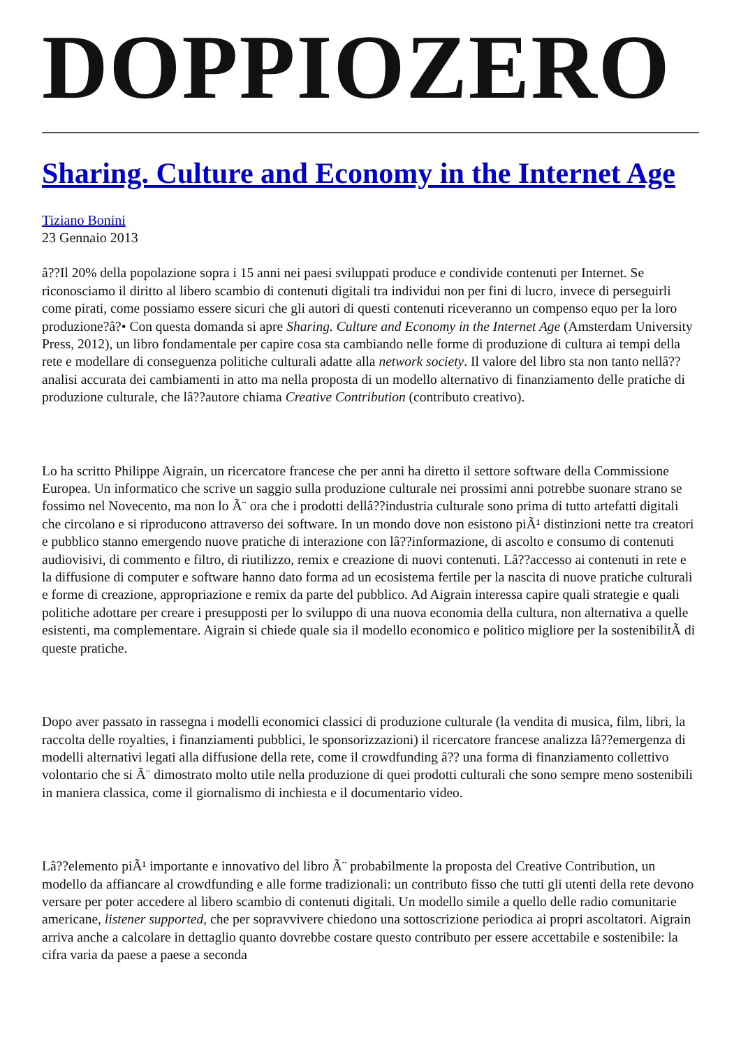DOPPIOZERO
Sharing. Culture and Economy in the Internet Age
Tiziano Bonini
23 Gennaio 2013
â??Il 20% della popolazione sopra i 15 anni nei paesi sviluppati produce e condivide contenuti per Internet. Se riconosciamo il diritto al libero scambio di contenuti digitali tra individui non per fini di lucro, invece di perseguirli come pirati, come possiamo essere sicuri che gli autori di questi contenuti riceveranno un compenso equo per la loro produzione?â?• Con questa domanda si apre Sharing. Culture and Economy in the Internet Age (Amsterdam University Press, 2012), un libro fondamentale per capire cosa sta cambiando nelle forme di produzione di cultura ai tempi della rete e modellare di conseguenza politiche culturali adatte alla network society. Il valore del libro sta non tanto nellâ??analisi accurata dei cambiamenti in atto ma nella proposta di un modello alternativo di finanziamento delle pratiche di produzione culturale, che lâ??autore chiama Creative Contribution (contributo creativo).
Lo ha scritto Philippe Aigrain, un ricercatore francese che per anni ha diretto il settore software della Commissione Europea. Un informatico che scrive un saggio sulla produzione culturale nei prossimi anni potrebbe suonare strano se fossimo nel Novecento, ma non lo Ã¨ ora che i prodotti dellâ??industria culturale sono prima di tutto artefatti digitali che circolano e si riproducono attraverso dei software. In un mondo dove non esistono piÃ¹ distinzioni nette tra creatori e pubblico stanno emergendo nuove pratiche di interazione con lâ??informazione, di ascolto e consumo di contenuti audiovisivi, di commento e filtro, di riutilizzo, remix e creazione di nuovi contenuti. Lâ??accesso ai contenuti in rete e la diffusione di computer e software hanno dato forma ad un ecosistema fertile per la nascita di nuove pratiche culturali e forme di creazione, appropriazione e remix da parte del pubblico. Ad Aigrain interessa capire quali strategie e quali politiche adottare per creare i presupposti per lo sviluppo di una nuova economia della cultura, non alternativa a quelle esistenti, ma complementare. Aigrain si chiede quale sia il modello economico e politico migliore per la sostenibilitÃ di queste pratiche.
Dopo aver passato in rassegna i modelli economici classici di produzione culturale (la vendita di musica, film, libri, la raccolta delle royalties, i finanziamenti pubblici, le sponsorizzazioni) il ricercatore francese analizza lâ??emergenza di modelli alternativi legati alla diffusione della rete, come il crowdfunding â?? una forma di finanziamento collettivo volontario che si Ã¨ dimostrato molto utile nella produzione di quei prodotti culturali che sono sempre meno sostenibili in maniera classica, come il giornalismo di inchiesta e il documentario video.
Lâ??elemento piÃ¹ importante e innovativo del libro Ã¨ probabilmente la proposta del Creative Contribution, un modello da affiancare al crowdfunding e alle forme tradizionali: un contributo fisso che tutti gli utenti della rete devono versare per poter accedere al libero scambio di contenuti digitali. Un modello simile a quello delle radio comunitarie americane, listener supported, che per sopravvivere chiedono una sottoscrizione periodica ai propri ascoltatori. Aigrain arriva anche a calcolare in dettaglio quanto dovrebbe costare questo contributo per essere accettabile e sostenibile: la cifra varia da paese a paese a seconda